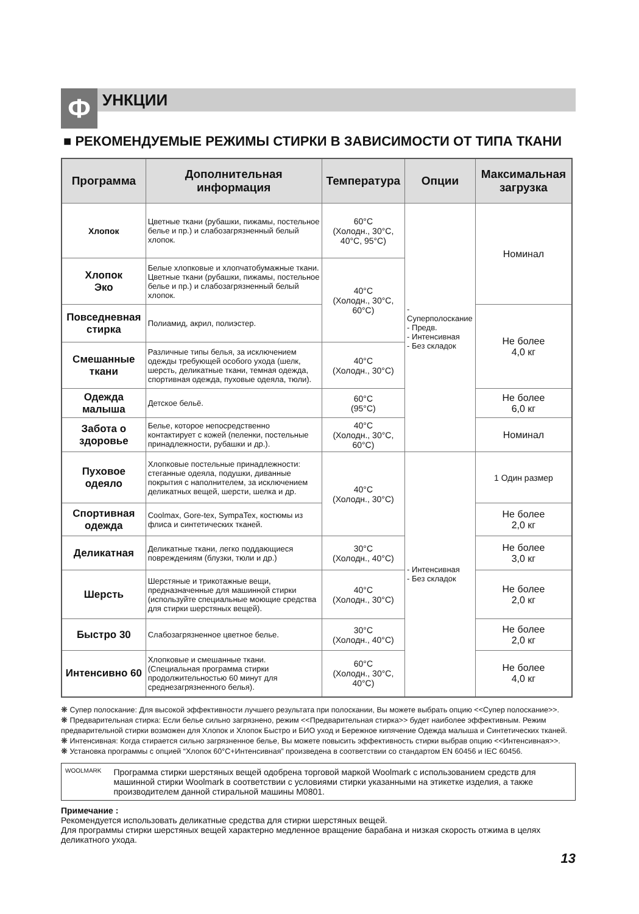Ф
УНКЦИИ
■ РЕКОМЕНДУЕМЫЕ РЕЖИМЫ СТИРКИ В ЗАВИСИМОСТИ ОТ ТИПА ТКАНИ
| Программа | Дополнительная информация | Температура | Опции | Максимальная загрузка |
| --- | --- | --- | --- | --- |
| Хлопок | Цветные ткани (рубашки, пижамы, постельное белье и пр.) и слабозагрязненный белый хлопок. | 60°C (Холодн., 30°C, 40°C, 95°C) | - Суперполоскание - Предв. - Интенсивная - Без складок | Номинал |
| Хлопок Эко | Белые хлопковые и хлопчатобумажные ткани. Цветные ткани (рубашки, пижамы, постельное белье и пр.) и слабозагрязненный белый хлопок. | 40°C (Холодн., 30°C, 60°C) | | |
| Повседневная стирка | Полиамид, акрил, полиэстер. | | | Не более 4,0 кг |
| Смешанные ткани | Различные типы белья, за исключением одежды требующей особого ухода (шелк, шерсть, деликатные ткани, темная одежда, спортивная одежда, пуховые одеяла, тюли). | 40°C (Холодн., 30°C) | | |
| Одежда малыша | Детское бельё. | 60°C (95°C) | | Не более 6,0 кг |
| Забота о здоровье | Белье, которое непосредственно контактирует с кожей (пеленки, постельные принадлежности, рубашки и др.). | 40°C (Холодн., 30°C, 60°C) | | Номинал |
| Пуховое одеяло | Хлопковые постельные принадлежности: стеганные одеяла, подушки, диванные покрытия с наполнителем, за исключением деликатных вещей, шерсти, шелка и др. | 40°C (Холодн., 30°C) | - Интенсивная - Без складок | 1 Один размер |
| Спортивная одежда | Coolmax, Gore-tex, SympaTex, костюмы из флиса и синтетических тканей. | | | Не более 2,0 кг |
| Деликатная | Деликатные ткани, легко поддающиеся повреждениям (блузки, тюли и др.) | 30°C (Холодн., 40°C) | | Не более 3,0 кг |
| Шерсть | Шерстяные и трикотажные вещи, предназначенные для машинной стирки (используйте специальные моющие средства для стирки шерстяных вещей). | 40°C (Холодн., 30°C) | | Не более 2,0 кг |
| Быстро 30 | Слабозагрязненное цветное белье. | 30°C (Холодн., 40°C) | | Не более 2,0 кг |
| Интенсивно 60 | Хлопковые и смешанные ткани. (Специальная программа стирки продолжительностью 60 минут для среднезагрязненного белья). | 60°C (Холодн., 30°C, 40°C) | | Не более 4,0 кг |
❋ Супер полоскание: Для высокой эффективности лучшего результата при полоскании, Вы можете выбрать опцию <<Супер полоскание>>.
❋ Предварительная стирка: Если белье сильно загрязнено, режим <<Предварительная стирка>> будет наиболее эффективным. Режим предварительной стирки возможен для Хлопок и Хлопок Быстро и БИО уход и Бережное кипячение Одежда малыша и Синтетических тканей.
❋ Интенсивная: Когда стирается сильно загрязненное белье, Вы можете повысить эффективность стирки выбрав опцию <<Интенсивная>>.
❋ Установка программы с опцией “Хлопок 60°C+Интенсивная” произведена в соответствии со стандартом EN 60456 и IEC 60456.
WOOLMARK
Программа стирки шерстяных вещей одобрена торговой маркой Woolmark с использованием средств для машинной стирки Woolmark в соответствии с условиями стирки указанными на этикетке изделия, а также производителем данной стиральной машины M0801.
Примечание :
Рекомендуется использовать деликатные средства для стирки шерстяных вещей.
Для программы стирки шерстяных вещей характерно медленное вращение барабана и низкая скорость отжима в целях деликатного ухода.
13